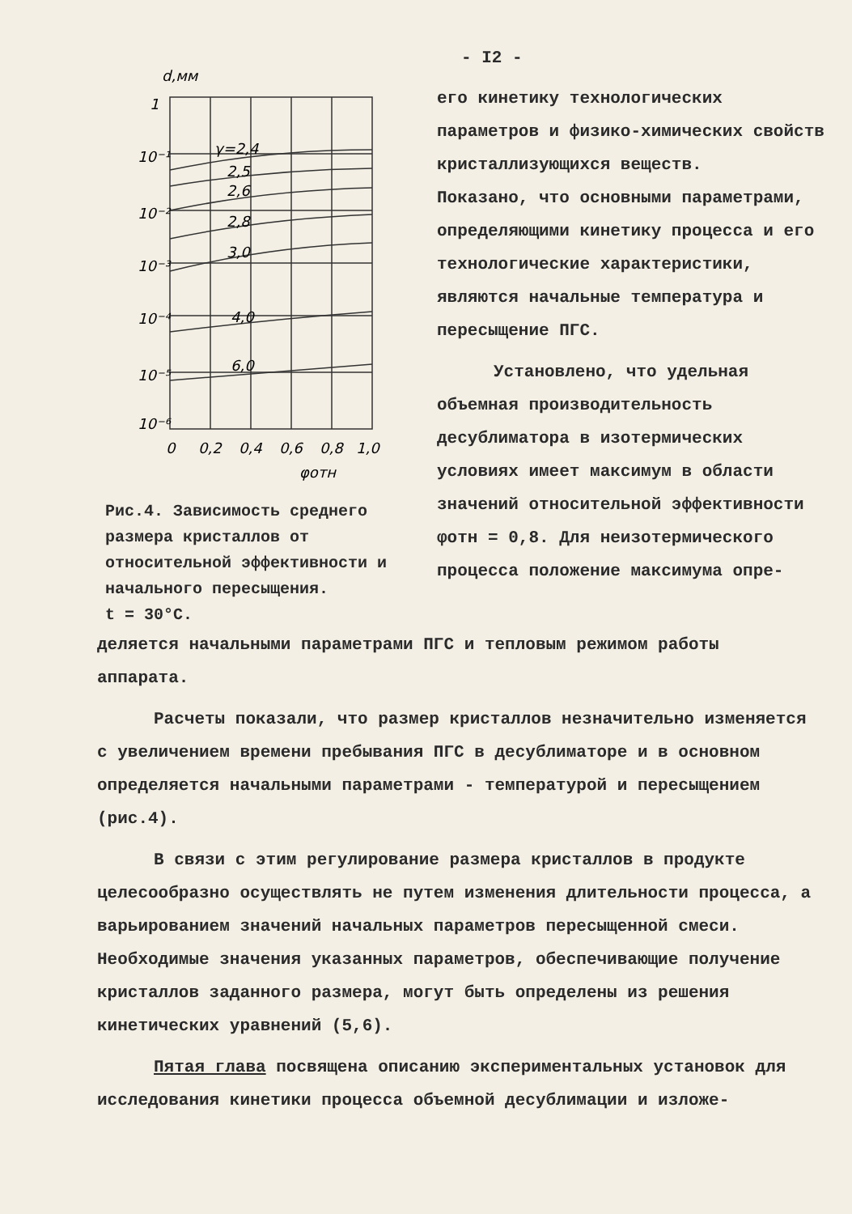d,мм
γ=2,4
2,5
2,6
2,8
3,0
4,0
6,0
1
10⁻¹
10⁻²
10⁻³
10⁻⁴
10⁻⁵
10⁻⁶
0
0,2
0,4
0,6
0,8
1,0
φотн
Рис.4. Зависимость среднего размера кристаллов от относительной эффективности и начального пересыщения.
t = 30°С.
- I2 -
его кинетику технологических параметров и физико-химических свойств кристаллизующихся веществ.
Показано, что основными параметрами, определяющими кинетику процесса и его технологические характеристики, являются начальные температура и пересыщение ПГС.
Установлено, что удельная объемная производительность десублиматора в изотермических условиях имеет максимум в области значений относительной эффективности φотн = 0,8. Для неизотермического процесса положение максимума опре-
деляется начальными параметрами ПГС и тепловым режимом работы аппарата.
Расчеты показали, что размер кристаллов незначительно изменяется с увеличением времени пребывания ПГС в десублиматоре и в основном определяется начальными параметрами - температурой и пересыщением (рис.4).
В связи с этим регулирование размера кристаллов в продукте целесообразно осуществлять не путем изменения длительности процесса, а варьированием значений начальных параметров пересыщенной смеси. Необходимые значения указанных параметров, обеспечивающие получение кристаллов заданного размера, могут быть определены из решения кинетических уравнений (5,6).
Пятая глава посвящена описанию экспериментальных установок для исследования кинетики процесса объемной десублимации и изложе-